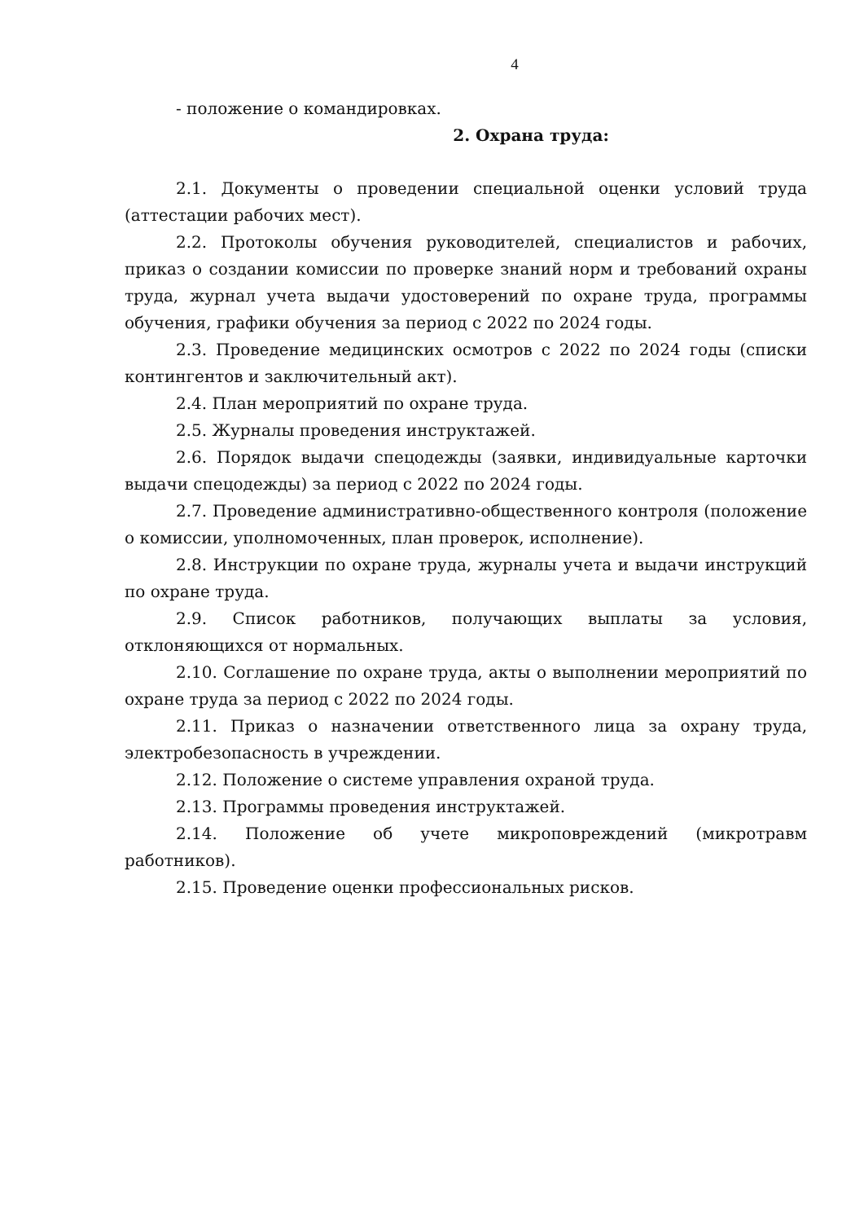4
- положение о командировках.
2. Охрана труда:
2.1. Документы о проведении специальной оценки условий труда (аттестации рабочих мест).
2.2. Протоколы обучения руководителей, специалистов и рабочих, приказ о создании комиссии по проверке знаний норм и требований охраны труда, журнал учета выдачи удостоверений по охране труда, программы обучения, графики обучения за период с 2022 по 2024 годы.
2.3. Проведение медицинских осмотров с 2022 по 2024 годы (списки контингентов и заключительный акт).
2.4. План мероприятий по охране труда.
2.5. Журналы проведения инструктажей.
2.6. Порядок выдачи спецодежды (заявки, индивидуальные карточки выдачи спецодежды) за период с 2022 по 2024 годы.
2.7. Проведение административно-общественного контроля (положение о комиссии, уполномоченных, план проверок, исполнение).
2.8. Инструкции по охране труда, журналы учета и выдачи инструкций по охране труда.
2.9. Список работников, получающих выплаты за условия, отклоняющихся от нормальных.
2.10. Соглашение по охране труда, акты о выполнении мероприятий по охране труда за период с 2022 по 2024 годы.
2.11. Приказ о назначении ответственного лица за охрану труда, электробезопасность в учреждении.
2.12. Положение о системе управления охраной труда.
2.13. Программы проведения инструктажей.
2.14. Положение об учете микроповреждений (микротравм работников).
2.15. Проведение оценки профессиональных рисков.